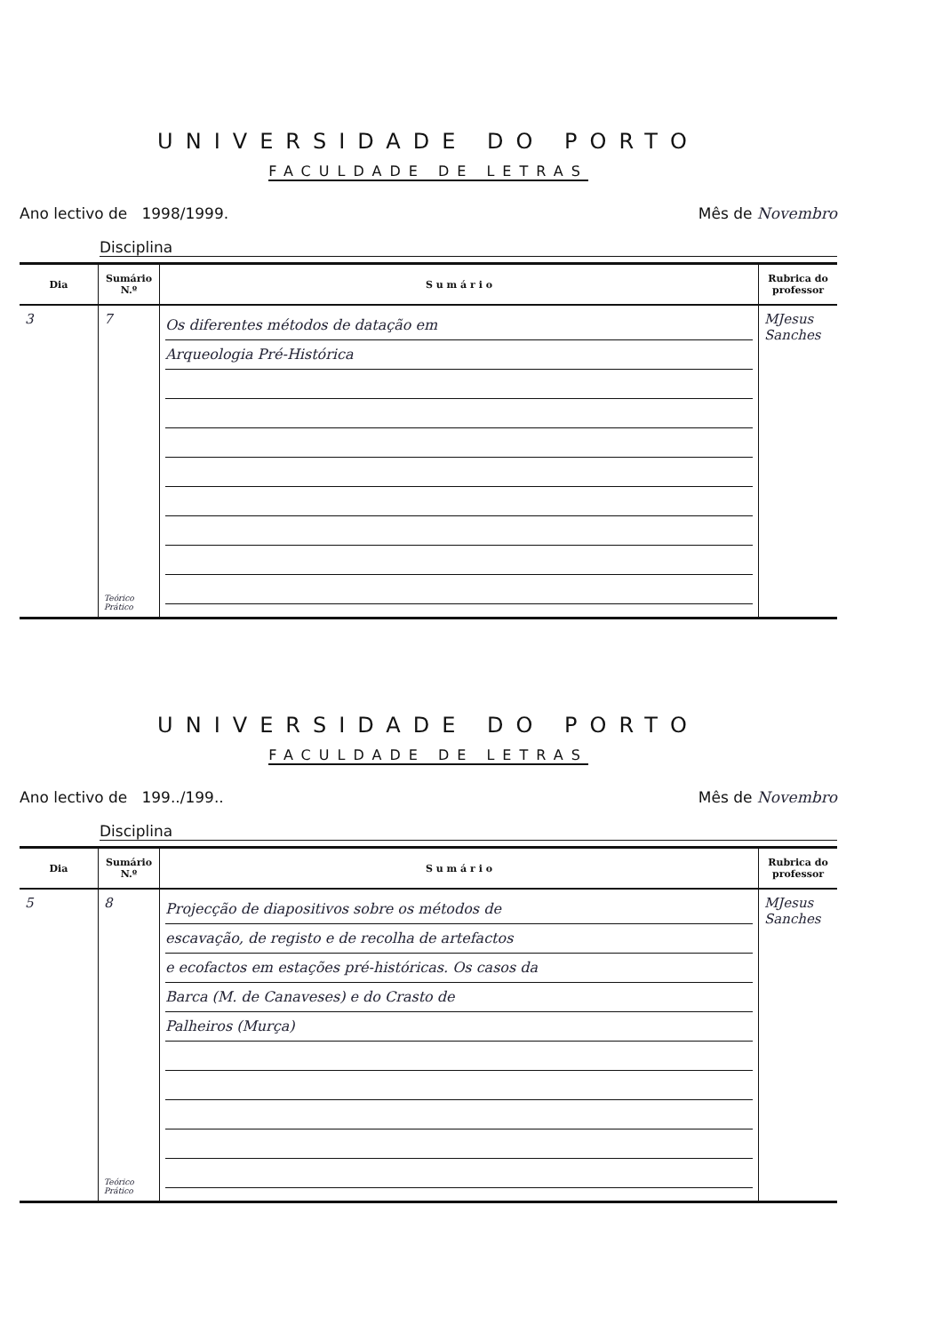UNIVERSIDADE DO PORTO
FACULDADE DE LETRAS
Ano lectivo de 1998/1999. Mês de Novembro
Disciplina
| Dia | Sumário N.º | S u m á r i o | Rubrica do professor |
| --- | --- | --- | --- |
| 3 | 7 Teórico Prático | Os diferentes métodos de datação em Arqueologia Pré-Histórica | MJesus Sanches |
UNIVERSIDADE DO PORTO
FACULDADE DE LETRAS
Ano lectivo de 199../199.. Mês de Novembro
Disciplina
| Dia | Sumário N.º | S u m á r i o | Rubrica do professor |
| --- | --- | --- | --- |
| 5 | 8 Teórico Prático | Projecção de diapositivos sobre os métodos de escavação, de registo e de recolha de artefactos e ecofactos em estações pré-históricas. Os casos da Barca (M. de Canaveses) e do Crasto de Palheiros (Murça) | MJesus Sanches |